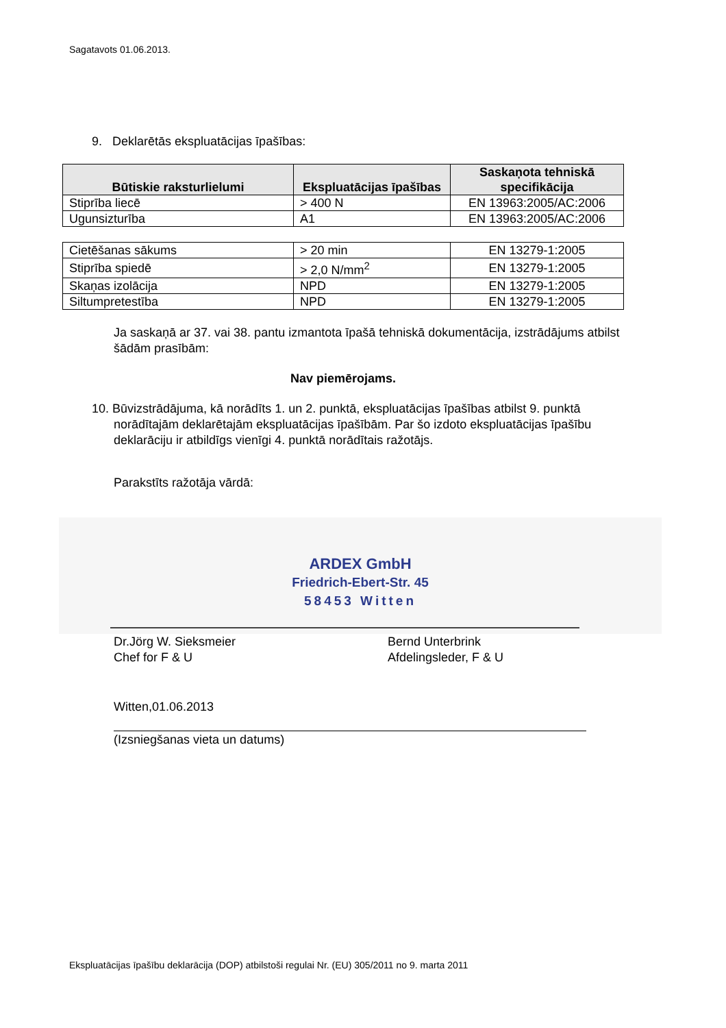Sagatavots 01.06.2013.
9. Deklarētās ekspluatācijas īpašības:
| Būtiskie raksturlielumi | Ekspluatācijas īpašības | Saskaņota tehniskā specifikācija |
| --- | --- | --- |
| Stiprība liecē | > 400 N | EN 13963:2005/AC:2006 |
| Ugunsizturība | A1 | EN 13963:2005/AC:2006 |
| Cietēšanas sākums | > 20 min | EN 13279-1:2005 |
| Stiprība spiedē | > 2,0 N/mm<sup>2</sup> | EN 13279-1:2005 |
| Skaņas izolācija | NPD | EN 13279-1:2005 |
| Siltumpretestība | NPD | EN 13279-1:2005 |
Ja saskaņā ar 37. vai 38. pantu izmantota īpašā tehniskā dokumentācija, izstrādājums atbilst šādām prasībām:
Nav piemērojams.
10. Būvizstrādājuma, kā norādīts 1. un 2. punktā, ekspluatācijas īpašības atbilst 9. punktā norādītajām deklarētajām ekspluatācijas īpašībām. Par šo izdoto ekspluatācijas īpašību deklarāciju ir atbildīgs vienīgi 4. punktā norādītais ražotājs.
Parakstīts ražotāja vārdā:
ARDEX GmbH
Friedrich-Ebert-Str. 45
58453 Witten
Dr.Jörg W. Sieksmeier
Chef for F & U
Bernd Unterbrink
Afdelingsleder, F & U
Witten,01.06.2013
(Izsniegšanas vieta un datums)
Ekspluatācijas īpašību deklarācija (DOP) atbilstoši regulai Nr. (EU) 305/2011 no 9. marta 2011